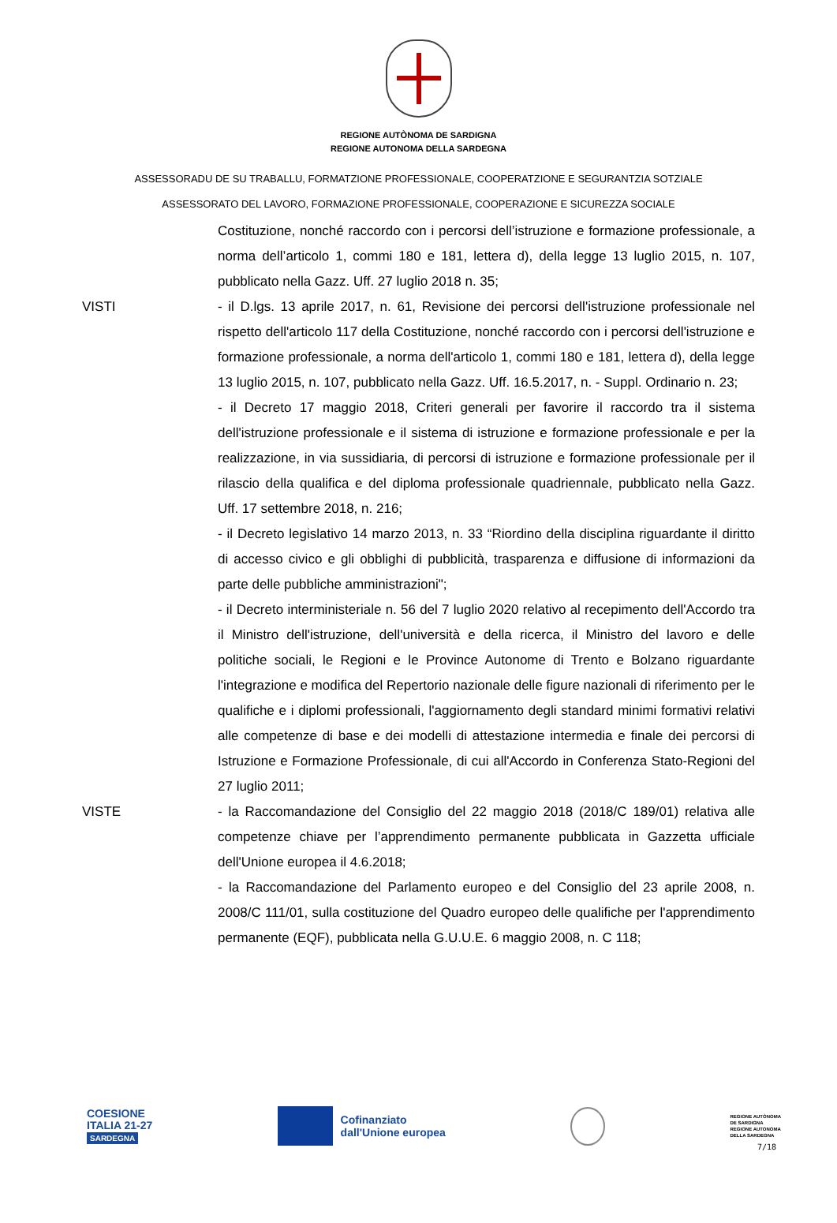REGIONE AUTÒNOMA DE SARDIGNA
REGIONE AUTONOMA DELLA SARDEGNA
ASSESSORADU DE SU TRABALLU, FORMATZIONE PROFESSIONALE, COOPERATZIONE E SEGURANTZIA SOTZIALE
ASSESSORATO DEL LAVORO, FORMAZIONE PROFESSIONALE, COOPERAZIONE E SICUREZZA SOCIALE
Costituzione, nonché raccordo con i percorsi dell’istruzione e formazione professionale, a norma dell’articolo 1, commi 180 e 181, lettera d), della legge 13 luglio 2015, n. 107, pubblicato nella Gazz. Uff. 27 luglio 2018 n. 35;
VISTI - il D.lgs. 13 aprile 2017, n. 61, Revisione dei percorsi dell'istruzione professionale nel rispetto dell'articolo 117 della Costituzione, nonché raccordo con i percorsi dell'istruzione e formazione professionale, a norma dell'articolo 1, commi 180 e 181, lettera d), della legge 13 luglio 2015, n. 107, pubblicato nella Gazz. Uff. 16.5.2017, n. - Suppl. Ordinario n. 23;
- il Decreto 17 maggio 2018, Criteri generali per favorire il raccordo tra il sistema dell'istruzione professionale e il sistema di istruzione e formazione professionale e per la realizzazione, in via sussidiaria, di percorsi di istruzione e formazione professionale per il rilascio della qualifica e del diploma professionale quadriennale, pubblicato nella Gazz. Uff. 17 settembre 2018, n. 216;
- il Decreto legislativo 14 marzo 2013, n. 33 “Riordino della disciplina riguardante il diritto di accesso civico e gli obblighi di pubblicità, trasparenza e diffusione di informazioni da parte delle pubbliche amministrazioni";
- il Decreto interministeriale n. 56 del 7 luglio 2020 relativo al recepimento dell'Accordo tra il Ministro dell'istruzione, dell'università e della ricerca, il Ministro del lavoro e delle politiche sociali, le Regioni e le Province Autonome di Trento e Bolzano riguardante l'integrazione e modifica del Repertorio nazionale delle figure nazionali di riferimento per le qualifiche e i diplomi professionali, l'aggiornamento degli standard minimi formativi relativi alle competenze di base e dei modelli di attestazione intermedia e finale dei percorsi di Istruzione e Formazione Professionale, di cui all'Accordo in Conferenza Stato-Regioni del 27 luglio 2011;
VISTE - la Raccomandazione del Consiglio del 22 maggio 2018 (2018/C 189/01) relativa alle competenze chiave per l’apprendimento permanente pubblicata in Gazzetta ufficiale dell'Unione europea il 4.6.2018;
- la Raccomandazione del Parlamento europeo e del Consiglio del 23 aprile 2008, n. 2008/C 111/01, sulla costituzione del Quadro europeo delle qualifiche per l'apprendimento permanente (EQF), pubblicata nella G.U.U.E. 6 maggio 2008, n. C 118;
COESIONE
ITALIA 21-27
SARDEGNA
Cofinanziato
dall'Unione europea
REGIONE AUTÒNOMA
DE SARDIGNA
REGIONE AUTONOMA
DELLA SARDEGNA
7/18